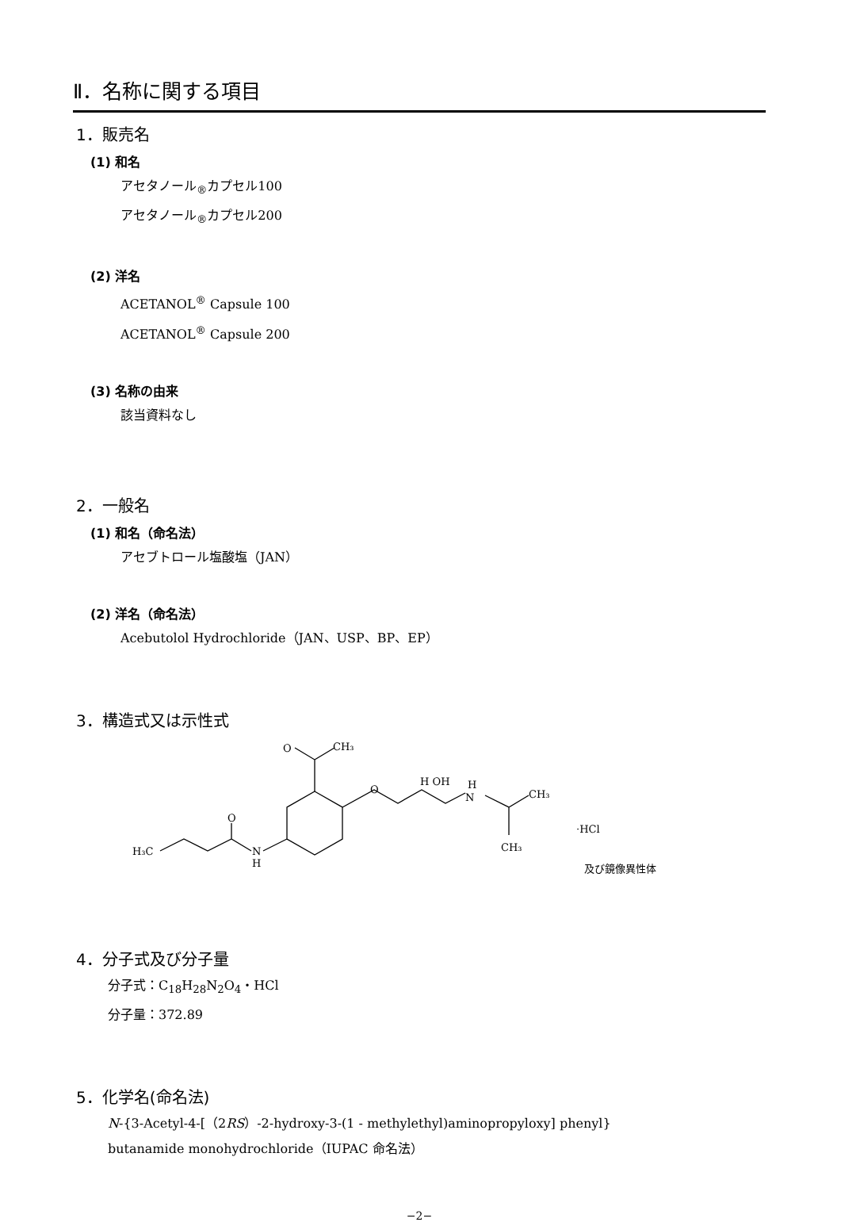Ⅱ．名称に関する項目
1．販売名
(1) 和名
アセタノール<sub>®</sub>カプセル100
アセタノール<sub>®</sub>カプセル200
(2) 洋名
ACETANOL<sup>®</sup> Capsule 100
ACETANOL<sup>®</sup> Capsule 200
(3) 名称の由来
該当資料なし
2．一般名
(1) 和名（命名法）
アセブトロール塩酸塩（JAN）
(2) 洋名（命名法）
Acebutolol Hydrochloride（JAN、USP、BP、EP）
3．構造式又は示性式
O
CH₃
O
H OH
H
N
CH₃
CH₃
·HCl
O
N
H
H₃C
及び鏡像異性体
4．分子式及び分子量
分子式：C<sub>18</sub>H<sub>28</sub>N<sub>2</sub>O<sub>4</sub>・HCl
分子量：372.89
5．化学名(命名法)
N-{3-Acetyl-4-[（2RS）-2-hydroxy-3-(1 - methylethyl)aminopropyloxy] phenyl}
butanamide monohydrochloride（IUPAC 命名法）
−2−